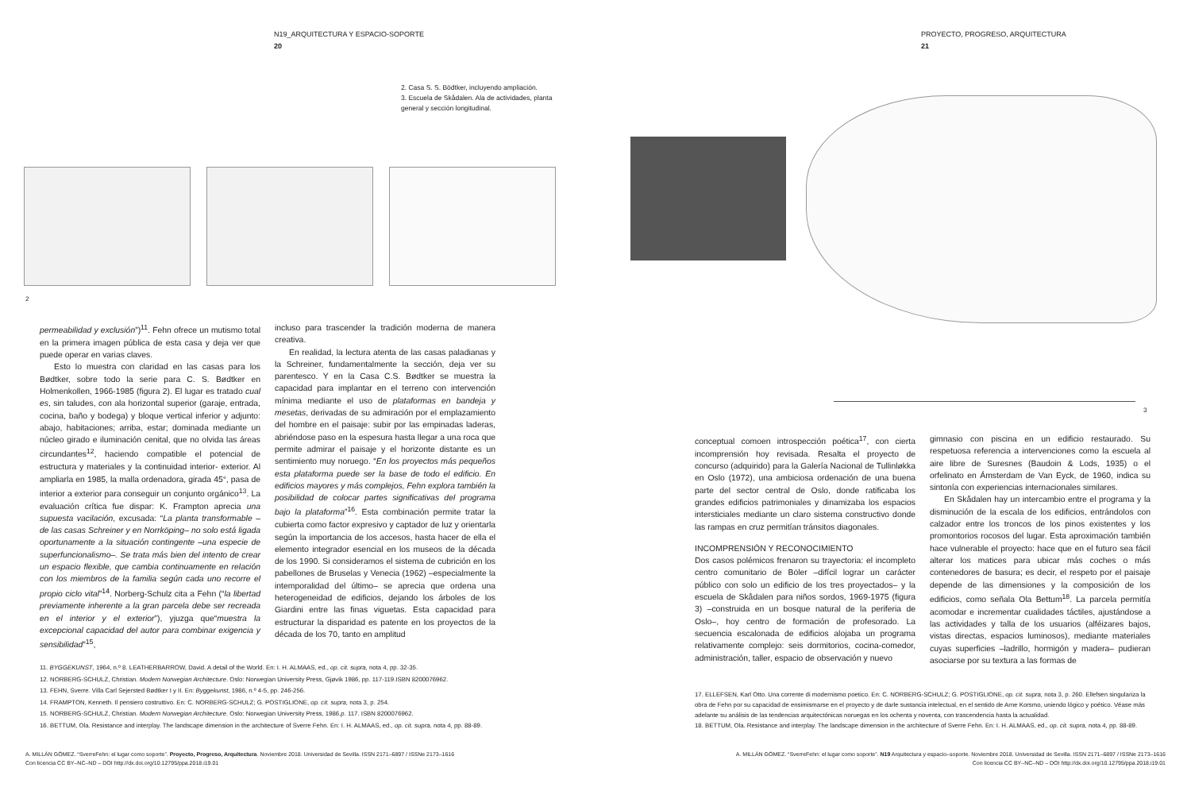N19_ARQUITECTURA Y ESPACIO-SOPORTE
20
2. Casa S. S. Bödtker, incluyendo ampliación.
3. Escuela de Skådalen. Ala de actividades, planta general y sección longitudinal.
2
permeabilidad y exclusión”)<sup>11</sup>. Fehn ofrece un mutismo total en la primera imagen pública de esta casa y deja ver que puede operar en varias claves.
Esto lo muestra con claridad en las casas para los Bødtker, sobre todo la serie para C. S. Bødtker en Holmenkollen, 1966-1985 (figura 2). El lugar es tratado cual es, sin taludes, con ala horizontal superior (garaje, entrada, cocina, baño y bodega) y bloque vertical inferior y adjunto: abajo, habitaciones; arriba, estar; dominada mediante un núcleo girado e iluminación cenital, que no olvida las áreas circundantes<sup>12</sup>, haciendo compatible el potencial de estructura y materiales y la continuidad interior- exterior. Al ampliarla en 1985, la malla ordenadora, girada 45°, pasa de interior a exterior para conseguir un conjunto orgánico<sup>13</sup>. La evaluación crítica fue dispar: K. Frampton aprecia una supuesta vacilación, excusada: “La planta transformable –de las casas Schreiner y en Norrköping– no solo está ligada oportunamente a la situación contingente –una especie de superfuncionalismo–. Se trata más bien del intento de crear un espacio flexible, que cambia continuamente en relación con los miembros de la familia según cada uno recorre el propio ciclo vital”<sup>14</sup>. Norberg-Schulz cita a Fehn (“la libertad previamente inherente a la gran parcela debe ser recreada en el interior y el exterior”), yjuzga que“muestra la excepcional capacidad del autor para combinar exigencia y sensibilidad”<sup>15</sup>,
incluso para trascender la tradición moderna de manera creativa.
En realidad, la lectura atenta de las casas paladianas y la Schreiner, fundamentalmente la sección, deja ver su parentesco. Y en la Casa C.S. Bødtker se muestra la capacidad para implantar en el terreno con intervención mínima mediante el uso de plataformas en bandeja y mesetas, derivadas de su admiración por el emplazamiento del hombre en el paisaje: subir por las empinadas laderas, abriéndose paso en la espesura hasta llegar a una roca que permite admirar el paisaje y el horizonte distante es un sentimiento muy noruego. “En los proyectos más pequeños esta plataforma puede ser la base de todo el edificio. En edificios mayores y más complejos, Fehn explora también la posibilidad de colocar partes significativas del programa bajo la plataforma”<sup>16</sup>. Esta combinación permite tratar la cubierta como factor expresivo y captador de luz y orientarla según la importancia de los accesos, hasta hacer de ella el elemento integrador esencial en los museos de la década de los 1990. Si consideramos el sistema de cubrición en los pabellones de Bruselas y Venecia (1962) –especialmente la intemporalidad del último– se aprecia que ordena una heterogeneidad de edificios, dejando los árboles de los Giardini entre las finas viguetas. Esta capacidad para estructurar la disparidad es patente en los proyectos de la década de los 70, tanto en amplitud
11. BYGGEKUNST, 1964, n.º 8. LEATHERBARROW, David. A detail of the World. En: I. H. ALMAAS, ed., op. cit. supra, nota 4, pp. 32-35.
12. NORBERG-SCHULZ, Christian. Modern Norwegian Architecture. Oslo: Norwegian University Press, Gjøvik 1986, pp. 117-119.ISBN 8200076962.
13. FEHN, Sverre. Villa Carl Sejersted Bødtker I y II. En: Byggekunst, 1986, n.º 4-5, pp. 246-256.
14. FRAMPTON, Kenneth. Il pensiero costruttivo. En: C. NORBERG-SCHULZ; G. POSTIGLIONE, op. cit. supra, nota 3, p. 254.
15. NORBERG-SCHULZ, Christian. Modern Norwegian Architecture. Oslo: Norwegian University Press, 1986,p. 117. ISBN 8200076962.
16. BETTUM, Ola. Resistance and interplay. The landscape dimension in the architecture of Sverre Fehn. En: I. H. ALMAAS, ed., op. cit. supra, nota 4, pp. 88-89.
A. MILLÁN GÓMEZ. “SverreFehn: el lugar como soporte”. Proyecto, Progreso, Arquitectura. Noviembre 2018. Universidad de Sevilla. ISSN 2171–6897 / ISSNe 2173–1616
Con licencia CC BY–NC–ND – DOI http://dx.doi.org/10.12795/ppa.2018.i19.01
PROYECTO, PROGRESO, ARQUITECTURA
21
3
conceptual comoen introspección poética<sup>17</sup>, con cierta incomprensión hoy revisada. Resalta el proyecto de concurso (adquirido) para la Galería Nacional de Tullinløkka en Oslo (1972), una ambiciosa ordenación de una buena parte del sector central de Oslo, donde ratificaba los grandes edificios patrimoniales y dinamizaba los espacios intersticiales mediante un claro sistema constructivo donde las rampas en cruz permitían tránsitos diagonales.
INCOMPRENSIÓN Y RECONOCIMIENTO
Dos casos polémicos frenaron su trayectoria: el incompleto centro comunitario de Böler –difícil lograr un carácter público con solo un edificio de los tres proyectados– y la escuela de Skådalen para niños sordos, 1969-1975 (figura 3) –construida en un bosque natural de la periferia de Oslo–, hoy centro de formación de profesorado. La secuencia escalonada de edificios alojaba un programa relativamente complejo: seis dormitorios, cocina-comedor, administración, taller, espacio de observación y nuevo
gimnasio con piscina en un edificio restaurado. Su respetuosa referencia a intervenciones como la escuela al aire libre de Suresnes (Baudoin & Lods, 1935) o el orfelinato en Ámsterdam de Van Eyck, de 1960, indica su sintonía con experiencias internacionales similares.
En Skådalen hay un intercambio entre el programa y la disminución de la escala de los edificios, entrándolos con calzador entre los troncos de los pinos existentes y los promontorios rocosos del lugar. Esta aproximación también hace vulnerable el proyecto: hace que en el futuro sea fácil alterar los matices para ubicar más coches o más contenedores de basura; es decir, el respeto por el paisaje depende de las dimensiones y la composición de los edificios, como señala Ola Bettum<sup>18</sup>. La parcela permitía acomodar e incrementar cualidades táctiles, ajustándose a las actividades y talla de los usuarios (alféizares bajos, vistas directas, espacios luminosos), mediante materiales cuyas superficies –ladrillo, hormigón y madera– pudieran asociarse por su textura a las formas de
17. ELLEFSEN, Karl Otto. Una corrente di modernismo poetico. En: C. NORBERG-SCHULZ; G. POSTIGLIONE, op. cit. supra, nota 3, p. 260. Ellefsen singulariza la obra de Fehn por su capacidad de ensimismarse en el proyecto y de darle sustancia intelectual, en el sentido de Arne Korsmo, uniendo lógico y poético. Véase más adelante su análisis de las tendencias arquitectónicas noruegas en los ochenta y noventa, con trascendencia hasta la actualidad.
18. BETTUM, Ola. Resistance and interplay. The landscape dimension in the architecture of Sverre Fehn. En: I. H. ALMAAS, ed., op. cit. supra, nota 4, pp. 88-89.
A. MILLÁN GÓMEZ. “SverreFehn: el lugar como soporte”. N19 Arquitectura y espacio–soporte. Noviembre 2018. Universidad de Sevilla. ISSN 2171–6897 / ISSNe 2173–1616
Con licencia CC BY–NC–ND – DOI http://dx.doi.org/10.12795/ppa.2018.i19.01